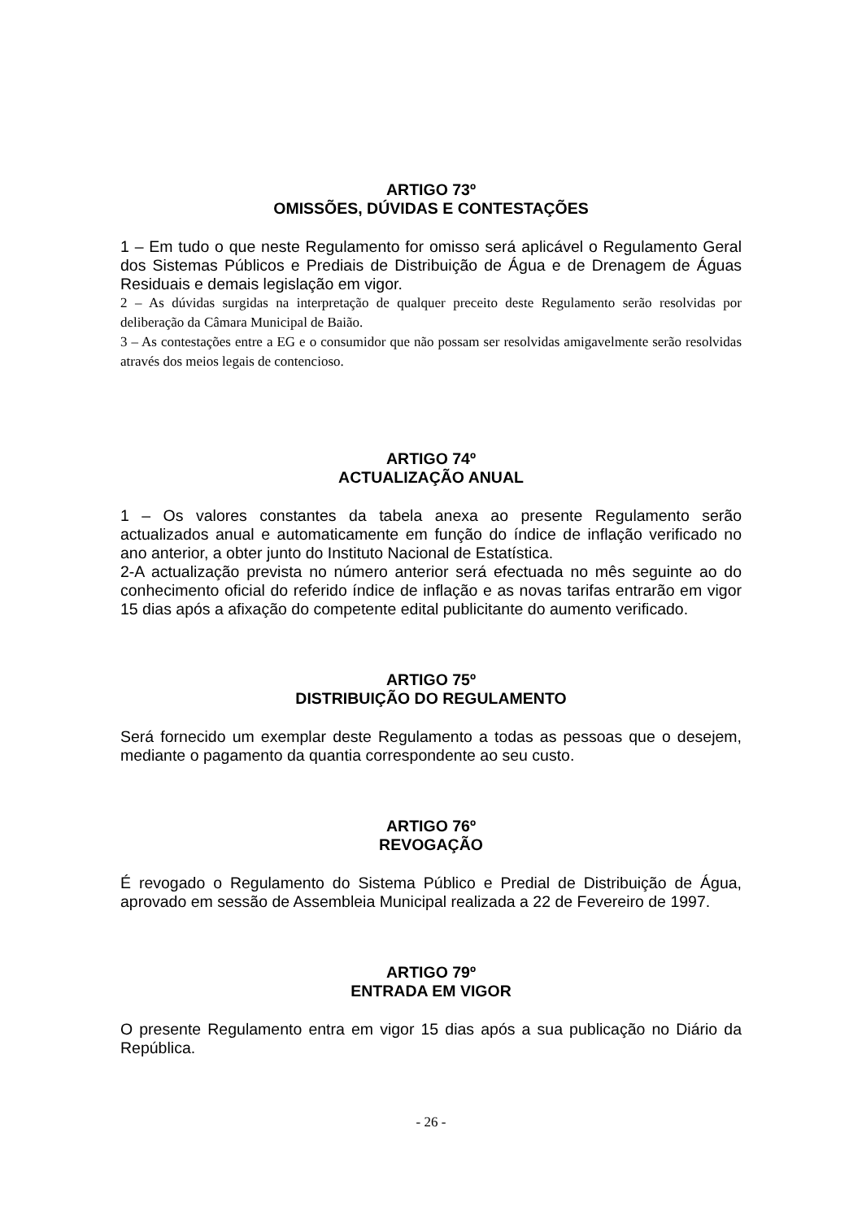ARTIGO 73º
OMISSÕES, DÚVIDAS E CONTESTAÇÕES
1 – Em tudo o que neste Regulamento for omisso será aplicável o Regulamento Geral dos Sistemas Públicos e Prediais de Distribuição de Água e de Drenagem de Águas Residuais e demais legislação em vigor.
2 – As dúvidas surgidas na interpretação de qualquer preceito deste Regulamento serão resolvidas por deliberação da Câmara Municipal de Baião.
3 – As contestações entre a EG e o consumidor que não possam ser resolvidas amigavelmente serão resolvidas através dos meios legais de contencioso.
ARTIGO 74º
ACTUALIZAÇÃO ANUAL
1 – Os valores constantes da tabela anexa ao presente Regulamento serão actualizados anual e automaticamente em função do índice de inflação verificado no ano anterior, a obter junto do Instituto Nacional de Estatística.
2-A actualização prevista no número anterior será efectuada no mês seguinte ao do conhecimento oficial do referido índice de inflação e as novas tarifas entrarão em vigor 15 dias após a afixação do competente edital publicitante do aumento verificado.
ARTIGO 75º
DISTRIBUIÇÃO DO REGULAMENTO
Será fornecido um exemplar deste Regulamento a todas as pessoas que o desejem, mediante o pagamento da quantia correspondente ao seu custo.
ARTIGO 76º
REVOGAÇÃO
É revogado o Regulamento do Sistema Público e Predial de Distribuição de Água, aprovado em sessão de Assembleia Municipal realizada a 22 de Fevereiro de 1997.
ARTIGO 79º
ENTRADA EM VIGOR
O presente Regulamento entra em vigor 15 dias após a sua publicação no Diário da República.
- 26 -